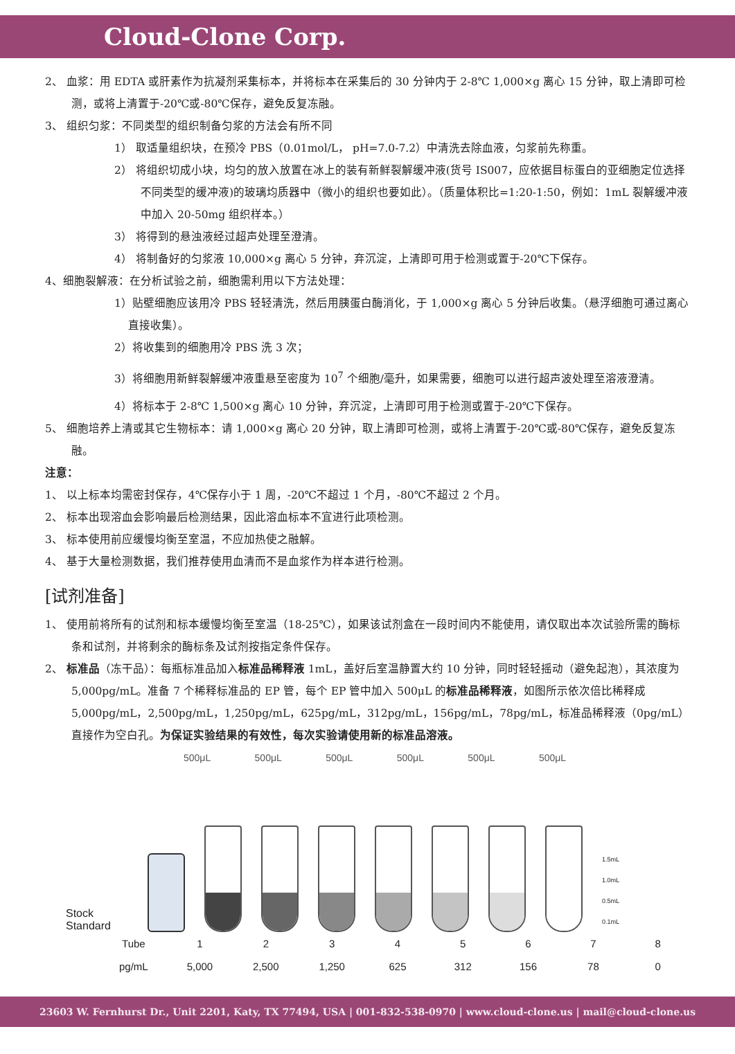Cloud-Clone Corp.
2、 血浆：用 EDTA 或肝素作为抗凝剂采集标本，并将标本在采集后的 30 分钟内于 2-8℃ 1,000×g 离心 15 分钟，取上清即可检测，或将上清置于-20℃或-80℃保存，避免反复冻融。
3、 组织匀浆：不同类型的组织制备匀浆的方法会有所不同
1） 取适量组织块，在预冷 PBS（0.01mol/L， pH=7.0-7.2）中清洗去除血液，匀浆前先称重。
2） 将组织切成小块，均匀的放入放置在冰上的装有新鲜裂解缓冲液(货号 IS007，应依据目标蛋白的亚细胞定位选择不同类型的缓冲液)的玻璃均质器中（微小的组织也要如此）。（质量体积比=1:20-1:50，例如：1mL 裂解缓冲液中加入 20-50mg 组织样本。）
3） 将得到的悬浊液经过超声处理至澄清。
4） 将制备好的匀浆液 10,000×g 离心 5 分钟，弃沉淀，上清即可用于检测或置于-20℃下保存。
4、细胞裂解液：在分析试验之前，细胞需利用以下方法处理：
1）贴壁细胞应该用冷 PBS 轻轻清洗，然后用胰蛋白酶消化，于 1,000×g 离心 5 分钟后收集。（悬浮细胞可通过离心直接收集）。
2）将收集到的细胞用冷 PBS 洗 3 次；
3）将细胞用新鲜裂解缓冲液重悬至密度为 10<sup>7</sup> 个细胞/毫升，如果需要，细胞可以进行超声波处理至溶液澄清。
4）将标本于 2-8℃ 1,500×g 离心 10 分钟，弃沉淀，上清即可用于检测或置于-20℃下保存。
5、 细胞培养上清或其它生物标本：请 1,000×g 离心 20 分钟，取上清即可检测，或将上清置于-20℃或-80℃保存，避免反复冻融。
注意：
1、 以上标本均需密封保存，4℃保存小于 1 周，-20℃不超过 1 个月，-80℃不超过 2 个月。
2、 标本出现溶血会影响最后检测结果，因此溶血标本不宜进行此项检测。
3、 标本使用前应缓慢均衡至室温，不应加热使之融解。
4、 基于大量检测数据，我们推荐使用血清而不是血浆作为样本进行检测。
[试剂准备]
1、 使用前将所有的试剂和标本缓慢均衡至室温（18-25℃），如果该试剂盒在一段时间内不能使用，请仅取出本次试验所需的酶标条和试剂，并将剩余的酶标条及试剂按指定条件保存。
2、 标准品（冻干品）：每瓶标准品加入标准品稀释液 1mL，盖好后室温静置大约 10 分钟，同时轻轻摇动（避免起泡），其浓度为 5,000pg/mL。准备 7 个稀释标准品的 EP 管，每个 EP 管中加入 500μL 的标准品稀释液，如图所示依次倍比稀释成 5,000pg/mL，2,500pg/mL，1,250pg/mL，625pg/mL，312pg/mL，156pg/mL，78pg/mL，标准品稀释液（0pg/mL）直接作为空白孔。为保证实验结果的有效性，每次实验请使用新的标准品溶液。
500μL 500μL 500μL 500μL 500μL 500μL
Stock Standard
1.5mL
1.0mL
0.5mL
0.1mL
| Tube | 1 | 2 | 3 | 4 | 5 | 6 | 7 | 8 |
| pg/mL | 5,000 | 2,500 | 1,250 | 625 | 312 | 156 | 78 | 0 |
23603 W. Fernhurst Dr., Unit 2201, Katy, TX 77494, USA | 001-832-538-0970 | www.cloud-clone.us | mail@cloud-clone.us